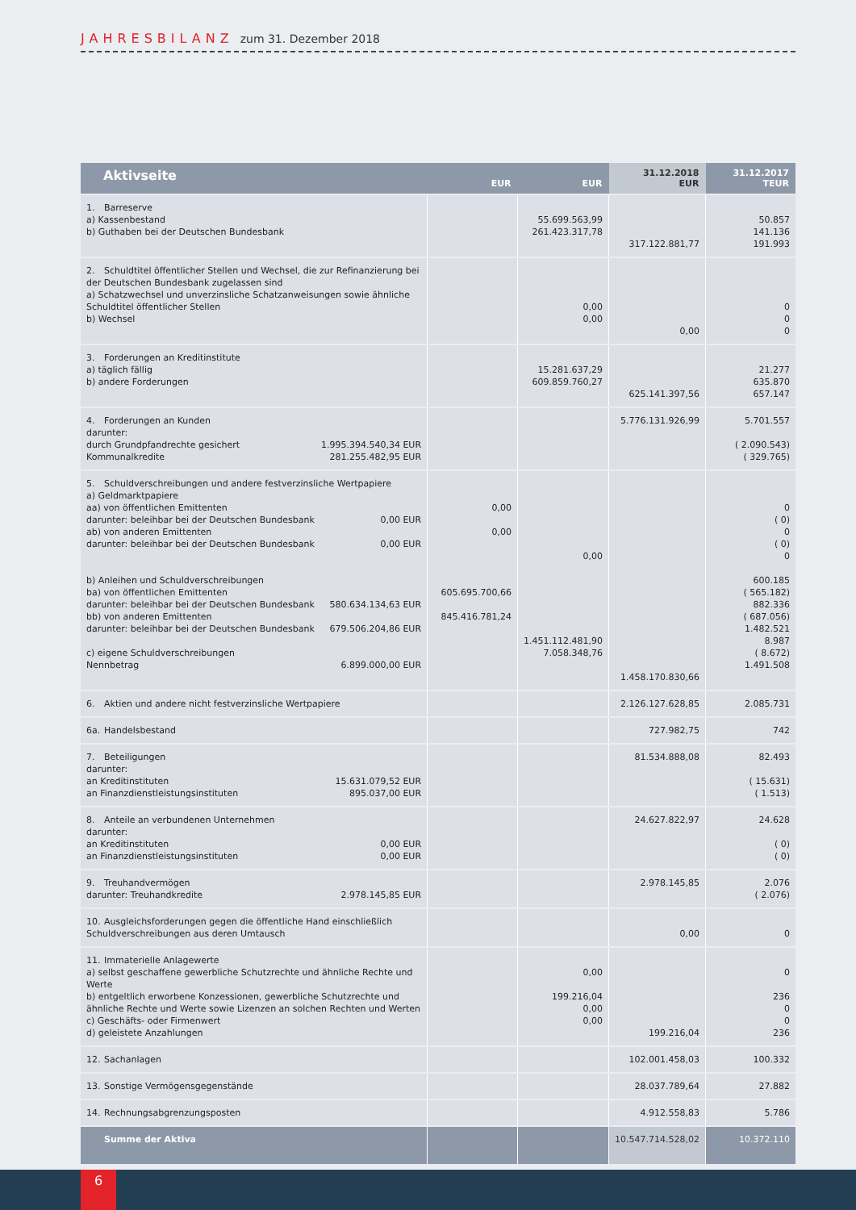JAHRESBILANZ zum 31. Dezember 2018
| Aktivseite | EUR | EUR | 31.12.2018 EUR | 31.12.2017 TEUR |
| --- | --- | --- | --- | --- |
| 1. Barreserve a) Kassenbestand b) Guthaben bei der Deutschen Bundesbank | | 55.699.563,99 261.423.317,78 | 317.122.881,77 | 50.857 141.136 191.993 |
| 2. Schuldtitel öffentlicher Stellen und Wechsel, die zur Refinanzierung bei der Deutschen Bundesbank zugelassen sind a) Schatzwechsel und unverzinsliche Schatzanweisungen sowie ähnliche Schuldtitel öffentlicher Stellen b) Wechsel | | 0,00 0,00 | 0,00 | 0 0 0 |
| 3. Forderungen an Kreditinstitute a) täglich fällig b) andere Forderungen | | 15.281.637,29 609.859.760,27 | 625.141.397,56 | 21.277 635.870 657.147 |
| 4. Forderungen an Kunden darunter: durch Grundpfandrechte gesichert 1.995.394.540,34 EUR Kommunalkredite 281.255.482,95 EUR | | | 5.776.131.926,99 | 5.701.557 ( 2.090.543) ( 329.765) |
| 5. Schuldverschreibungen und andere festverzinsliche Wertpapiere a) Geldmarktpapiere aa) von öffentlichen Emittenten darunter: beleihbar bei der Deutschen Bundesbank 0,00 EUR ab) von anderen Emittenten darunter: beleihbar bei der Deutschen Bundesbank 0,00 EUR b) Anleihen und Schuldverschreibungen ba) von öffentlichen Emittenten darunter: beleihbar bei der Deutschen Bundesbank 580.634.134,63 EUR bb) von anderen Emittenten darunter: beleihbar bei der Deutschen Bundesbank 679.506.204,86 EUR c) eigene Schuldverschreibungen Nennbetrag 6.899.000,00 EUR | 0,00 0,00 605.695.700,66 845.416.781,24 | 0,00 1.451.112.481,90 7.058.348,76 | 1.458.170.830,66 | 0 ( 0) 0 ( 0) 0 600.185 ( 565.182) 882.336 ( 687.056) 1.482.521 8.987 ( 8.672) 1.491.508 |
| 6. Aktien und andere nicht festverzinsliche Wertpapiere | | | 2.126.127.628,85 | 2.085.731 |
| 6a. Handelsbestand | | | 727.982,75 | 742 |
| 7. Beteiligungen darunter: an Kreditinstituten 15.631.079,52 EUR an Finanzdienstleistungsinstituten 895.037,00 EUR | | | 81.534.888,08 | 82.493 ( 15.631) ( 1.513) |
| 8. Anteile an verbundenen Unternehmen darunter: an Kreditinstituten 0,00 EUR an Finanzdienstleistungsinstituten 0,00 EUR | | | 24.627.822,97 | 24.628 ( 0) ( 0) |
| 9. Treuhandvermögen darunter: Treuhandkredite 2.978.145,85 EUR | | | 2.978.145,85 | 2.076 ( 2.076) |
| 10. Ausgleichsforderungen gegen die öffentliche Hand einschließlich Schuldverschreibungen aus deren Umtausch | | | 0,00 | 0 |
| 11. Immaterielle Anlagewerte a) selbst geschaffene gewerbliche Schutzrechte und ähnliche Rechte und Werte b) entgeltlich erworbene Konzessionen, gewerbliche Schutzrechte und ähnliche Rechte und Werte sowie Lizenzen an solchen Rechten und Werten c) Geschäfts- oder Firmenwert d) geleistete Anzahlungen | | 0,00 199.216,04 0,00 0,00 | 199.216,04 | 0 236 0 0 236 |
| 12. Sachanlagen | | | 102.001.458,03 | 100.332 |
| 13. Sonstige Vermögensgegenstände | | | 28.037.789,64 | 27.882 |
| 14. Rechnungsabgrenzungsposten | | | 4.912.558,83 | 5.786 |
| Summe der Aktiva | | | 10.547.714.528,02 | 10.372.110 |
6